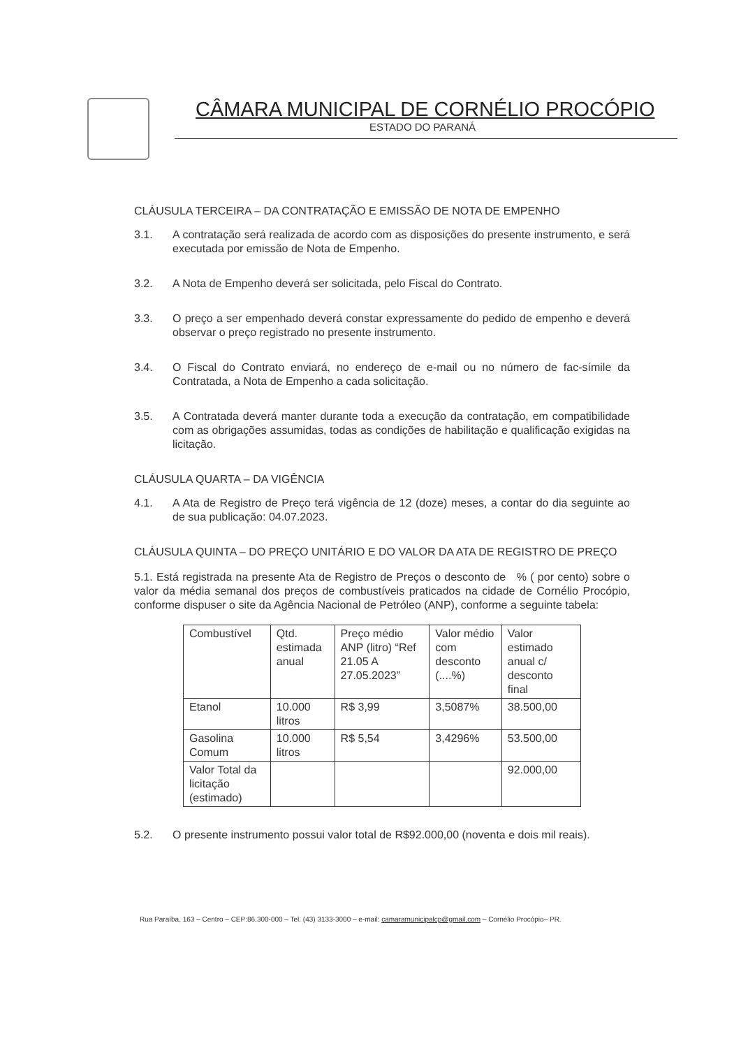CÂMARA MUNICIPAL DE CORNÉLIO PROCÓPIO
ESTADO DO PARANÁ
CLÁUSULA TERCEIRA – DA CONTRATAÇÃO E EMISSÃO DE NOTA DE EMPENHO
3.1. A contratação será realizada de acordo com as disposições do presente instrumento, e será executada por emissão de Nota de Empenho.
3.2. A Nota de Empenho deverá ser solicitada, pelo Fiscal do Contrato.
3.3. O preço a ser empenhado deverá constar expressamente do pedido de empenho e deverá observar o preço registrado no presente instrumento.
3.4. O Fiscal do Contrato enviará, no endereço de e-mail ou no número de fac-símile da Contratada, a Nota de Empenho a cada solicitação.
3.5. A Contratada deverá manter durante toda a execução da contratação, em compatibilidade com as obrigações assumidas, todas as condições de habilitação e qualificação exigidas na licitação.
CLÁUSULA QUARTA – DA VIGÊNCIA
4.1. A Ata de Registro de Preço terá vigência de 12 (doze) meses, a contar do dia seguinte ao de sua publicação: 04.07.2023.
CLÁUSULA QUINTA – DO PREÇO UNITÁRIO E DO VALOR DA ATA DE REGISTRO DE PREÇO
5.1. Está registrada na presente Ata de Registro de Preços o desconto de % ( por cento) sobre o valor da média semanal dos preços de combustíveis praticados na cidade de Cornélio Procópio, conforme dispuser o site da Agência Nacional de Petróleo (ANP), conforme a seguinte tabela:
| Combustível | Qtd. estimada anual | Preço médio ANP (litro) “Ref 21.05 A 27.05.2023” | Valor médio com desconto (....%) | Valor estimado anual c/ desconto final |
| Etanol | 10.000 litros | R$ 3,99 | 3,5087% | 38.500,00 |
| Gasolina Comum | 10.000 litros | R$ 5,54 | 3,4296% | 53.500,00 |
| Valor Total da licitação (estimado) | | | | 92.000,00 |
5.2. O presente instrumento possui valor total de R$92.000,00 (noventa e dois mil reais).
Rua Paraíba, 163 – Centro – CEP:86.300-000 – Tel. (43) 3133-3000 – e-mail: camaramunicipalcp@gmail.com – Cornélio Procópio– PR.